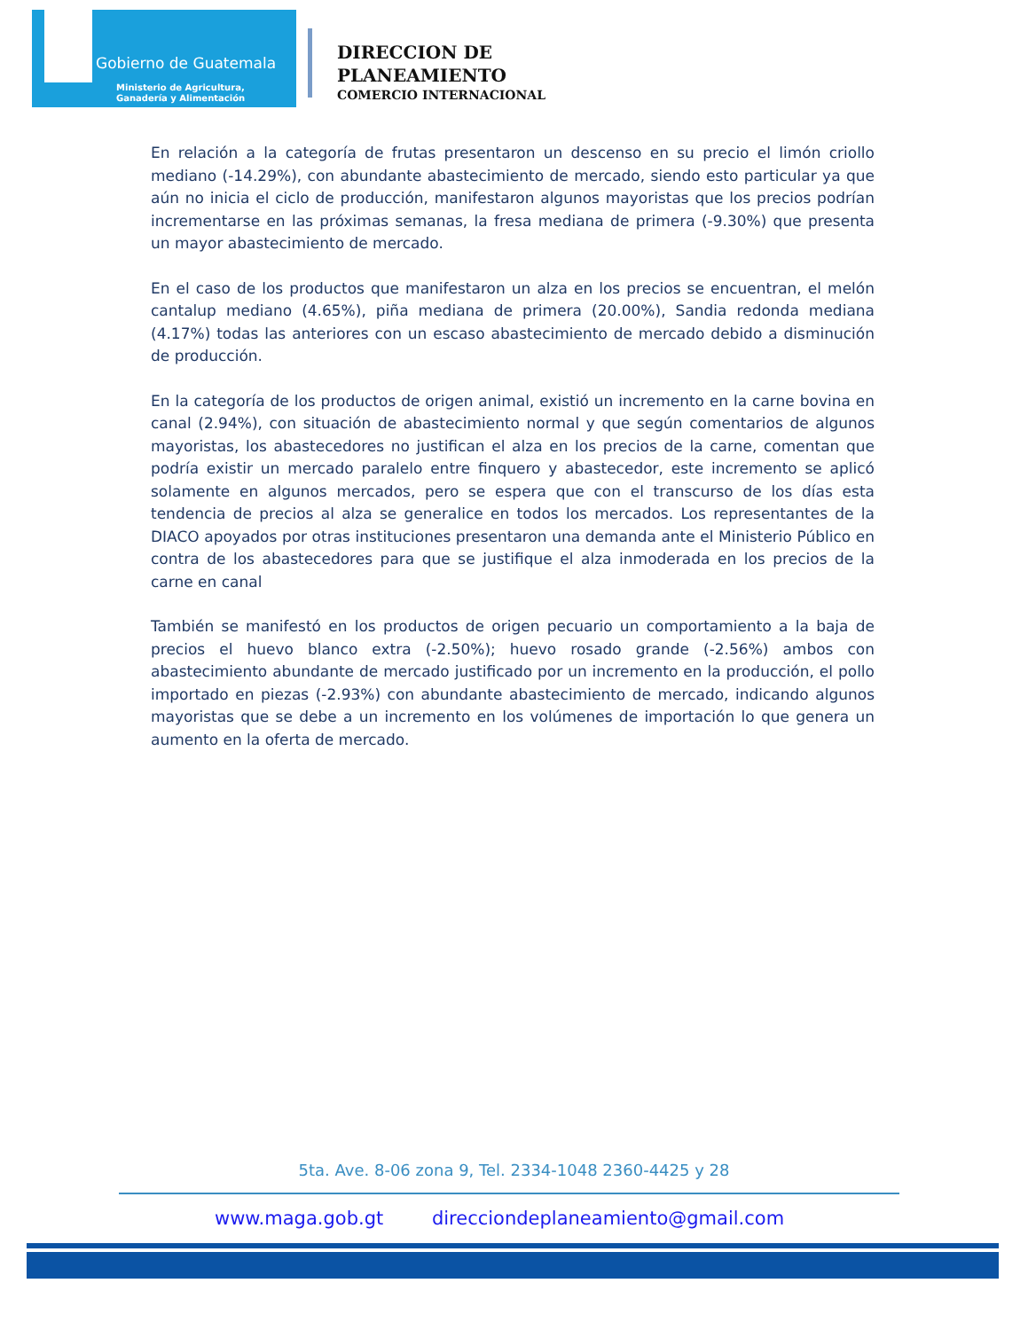Gobierno de Guatemala
Ministerio de Agricultura,
Ganadería y Alimentación
DIRECCION DE
PLANEAMIENTO
COMERCIO INTERNACIONAL
En relación a la categoría de frutas presentaron un descenso en su precio el limón criollo mediano (-14.29%), con abundante abastecimiento de mercado, siendo esto particular ya que aún no inicia el ciclo de producción, manifestaron algunos mayoristas que los precios podrían incrementarse en las próximas semanas, la fresa mediana de primera (-9.30%) que presenta un mayor abastecimiento de mercado.
En el caso de los productos que manifestaron un alza en los precios se encuentran, el melón cantalup mediano (4.65%), piña mediana de primera (20.00%), Sandia redonda mediana (4.17%) todas las anteriores con un escaso abastecimiento de mercado debido a disminución de producción.
En la categoría de los productos de origen animal, existió un incremento en la carne bovina en canal (2.94%), con situación de abastecimiento normal y que según comentarios de algunos mayoristas, los abastecedores no justifican el alza en los precios de la carne, comentan que podría existir un mercado paralelo entre finquero y abastecedor, este incremento se aplicó solamente en algunos mercados, pero se espera que con el transcurso de los días esta tendencia de precios al alza se generalice en todos los mercados. Los representantes de la DIACO apoyados por otras instituciones presentaron una demanda ante el Ministerio Público en contra de los abastecedores para que se justifique el alza inmoderada en los precios de la carne en canal
También se manifestó en los productos de origen pecuario un comportamiento a la baja de precios el huevo blanco extra (-2.50%); huevo rosado grande (-2.56%) ambos con abastecimiento abundante de mercado justificado por un incremento en la producción, el pollo importado en piezas (-2.93%) con abundante abastecimiento de mercado, indicando algunos mayoristas que se debe a un incremento en los volúmenes de importación lo que genera un aumento en la oferta de mercado.
5ta. Ave. 8-06 zona 9, Tel. 2334-1048 2360-4425 y 28
www.maga.gob.gt direcciondeplaneamiento@gmail.com